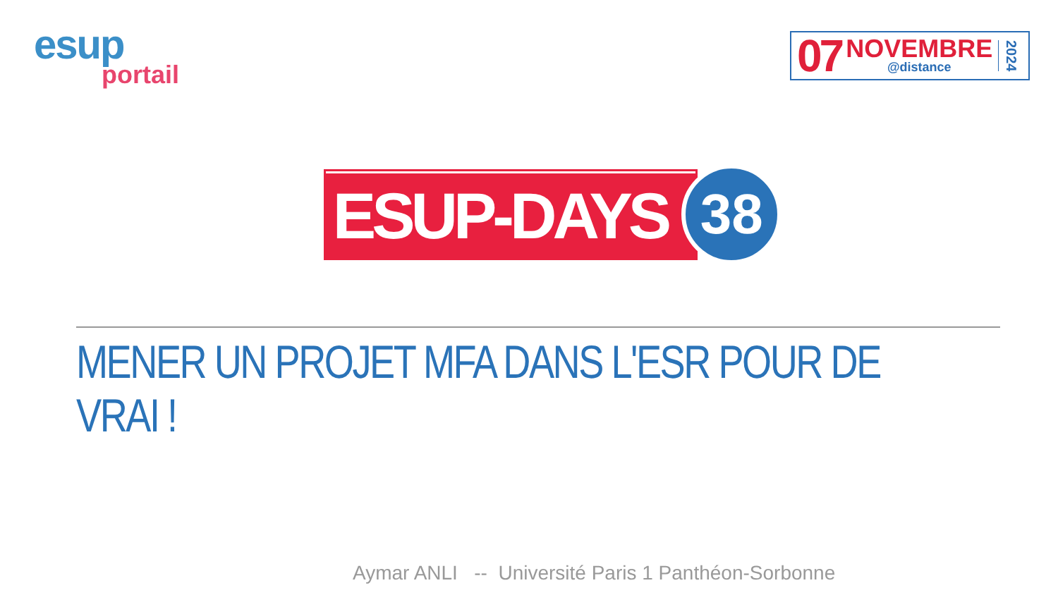esup
portail
07
NOVEMBRE
@distance
2024
ESUP-DAYS
38
MENER UN PROJET MFA DANS L'ESR POUR DE VRAI !
Aymar ANLI -- Université Paris 1 Panthéon-Sorbonne